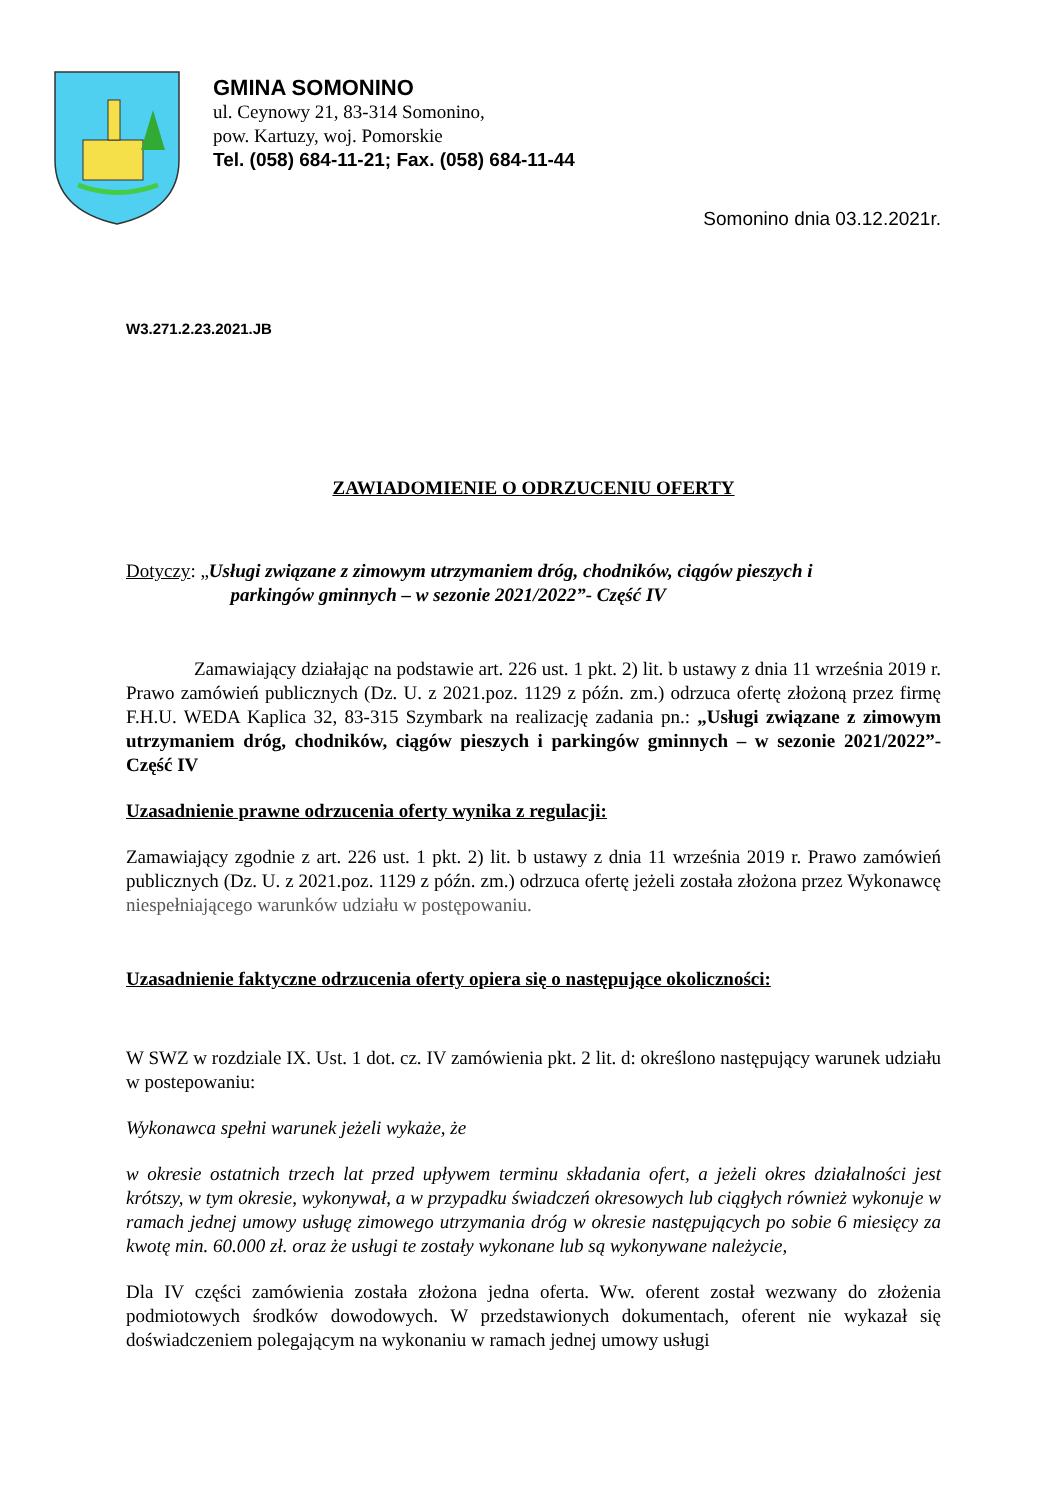GMINA SOMONINO
ul. Ceynowy 21, 83-314 Somonino,
pow. Kartuzy, woj. Pomorskie
Tel. (058) 684-11-21; Fax. (058) 684-11-44
Somonino dnia 03.12.2021r.
W3.271.2.23.2021.JB
ZAWIADOMIENIE O ODRZUCENIU OFERTY
Dotyczy: „Usługi związane z zimowym utrzymaniem dróg, chodników, ciągów pieszych i
parkingów gminnych – w sezonie 2021/2022”- Część IV
Zamawiający działając na podstawie art. 226 ust. 1 pkt. 2) lit. b ustawy z dnia 11 września 2019 r. Prawo zamówień publicznych (Dz. U. z 2021.poz. 1129 z późn. zm.) odrzuca ofertę złożoną przez firmę F.H.U. WEDA Kaplica 32, 83-315 Szymbark na realizację zadania pn.: „Usługi związane z zimowym utrzymaniem dróg, chodników, ciągów pieszych i parkingów gminnych – w sezonie 2021/2022”- Część IV
Uzasadnienie prawne odrzucenia oferty wynika z regulacji:
Zamawiający zgodnie z art. 226 ust. 1 pkt. 2) lit. b ustawy z dnia 11 września 2019 r. Prawo zamówień publicznych (Dz. U. z 2021.poz. 1129 z późn. zm.) odrzuca ofertę jeżeli została złożona przez Wykonawcę niespełniającego warunków udziału w postępowaniu.
Uzasadnienie faktyczne odrzucenia oferty opiera się o następujące okoliczności:
W SWZ w rozdziale IX. Ust. 1 dot. cz. IV zamówienia pkt. 2 lit. d: określono następujący warunek udziału w postepowaniu:
Wykonawca spełni warunek jeżeli wykaże, że
w okresie ostatnich trzech lat przed upływem terminu składania ofert, a jeżeli okres działalności jest krótszy, w tym okresie, wykonywał, a w przypadku świadczeń okresowych lub ciągłych również wykonuje w ramach jednej umowy usługę zimowego utrzymania dróg w okresie następujących po sobie 6 miesięcy za kwotę min. 60.000 zł. oraz że usługi te zostały wykonane lub są wykonywane należycie,
Dla IV części zamówienia została złożona jedna oferta. Ww. oferent został wezwany do złożenia podmiotowych środków dowodowych. W przedstawionych dokumentach, oferent nie wykazał się doświadczeniem polegającym na wykonaniu w ramach jednej umowy usługi